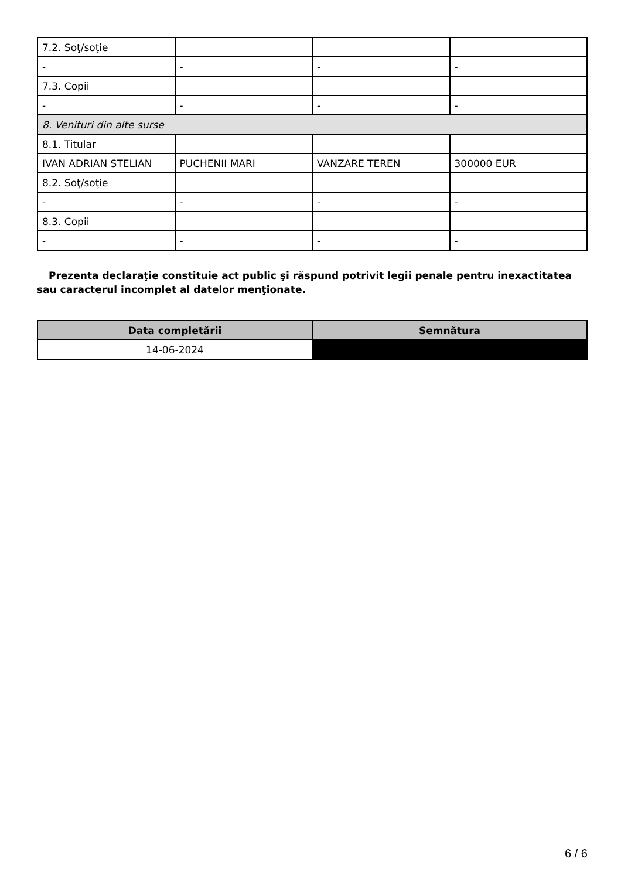| 7.2. Soţ/soţie | | | |
| - | - | - | - |
| 7.3. Copii | | | |
| - | - | - | - |
| 8. Venituri din alte surse | | | |
| 8.1. Titular | | | |
| IVAN ADRIAN STELIAN | PUCHENII MARI | VANZARE TEREN | 300000 EUR |
| 8.2. Soţ/soţie | | | |
| - | - | - | - |
| 8.3. Copii | | | |
| - | - | - | - |
Prezenta declaraţie constituie act public şi răspund potrivit legii penale pentru inexactitatea sau caracterul incomplet al datelor menţionate.
| Data completării | Semnătura |
| --- | --- |
| 14-06-2024 | |
6 / 6